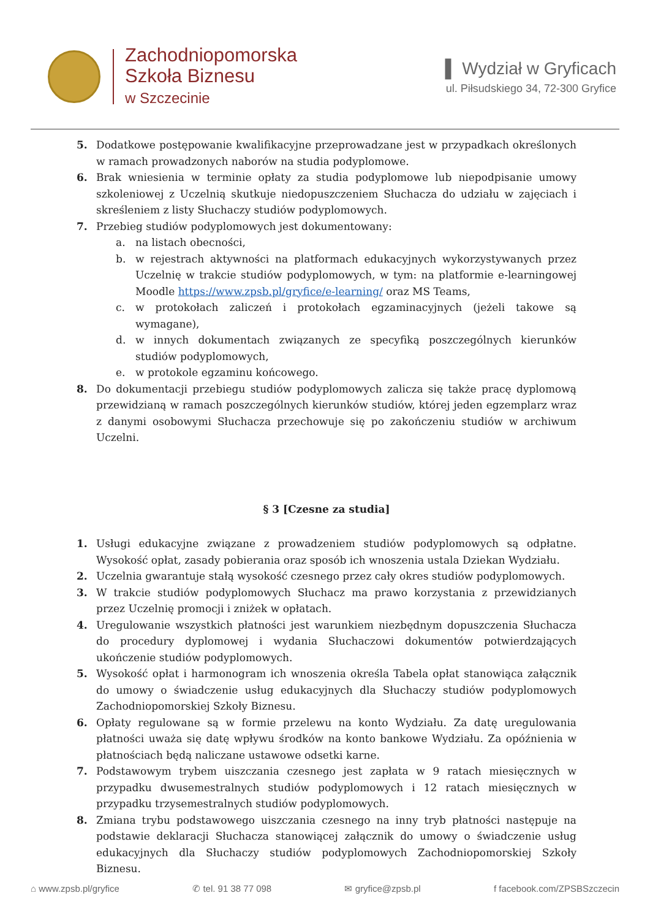Zachodniopomorska
Szkoła Biznesu
w Szczecinie
▌ Wydział w Gryficach
ul. Piłsudskiego 34, 72-300 Gryfice
5. Dodatkowe postępowanie kwalifikacyjne przeprowadzane jest w przypadkach określonych w ramach prowadzonych naborów na studia podyplomowe.
6. Brak wniesienia w terminie opłaty za studia podyplomowe lub niepodpisanie umowy szkoleniowej z Uczelnią skutkuje niedopuszczeniem Słuchacza do udziału w zajęciach i skreśleniem z listy Słuchaczy studiów podyplomowych.
7. Przebieg studiów podyplomowych jest dokumentowany:
a. na listach obecności,
b. w rejestrach aktywności na platformach edukacyjnych wykorzystywanych przez Uczelnię w trakcie studiów podyplomowych, w tym: na platformie e-learningowej Moodle https://www.zpsb.pl/gryfice/e-learning/ oraz MS Teams,
c. w protokołach zaliczeń i protokołach egzaminacyjnych (jeżeli takowe są wymagane),
d. w innych dokumentach związanych ze specyfiką poszczególnych kierunków studiów podyplomowych,
e. w protokole egzaminu końcowego.
8. Do dokumentacji przebiegu studiów podyplomowych zalicza się także pracę dyplomową przewidzianą w ramach poszczególnych kierunków studiów, której jeden egzemplarz wraz z danymi osobowymi Słuchacza przechowuje się po zakończeniu studiów w archiwum Uczelni.
§ 3 [Czesne za studia]
1. Usługi edukacyjne związane z prowadzeniem studiów podyplomowych są odpłatne. Wysokość opłat, zasady pobierania oraz sposób ich wnoszenia ustala Dziekan Wydziału.
2. Uczelnia gwarantuje stałą wysokość czesnego przez cały okres studiów podyplomowych.
3. W trakcie studiów podyplomowych Słuchacz ma prawo korzystania z przewidzianych przez Uczelnię promocji i zniżek w opłatach.
4. Uregulowanie wszystkich płatności jest warunkiem niezbędnym dopuszczenia Słuchacza do procedury dyplomowej i wydania Słuchaczowi dokumentów potwierdzających ukończenie studiów podyplomowych.
5. Wysokość opłat i harmonogram ich wnoszenia określa Tabela opłat stanowiąca załącznik do umowy o świadczenie usług edukacyjnych dla Słuchaczy studiów podyplomowych Zachodniopomorskiej Szkoły Biznesu.
6. Opłaty regulowane są w formie przelewu na konto Wydziału. Za datę uregulowania płatności uważa się datę wpływu środków na konto bankowe Wydziału. Za opóźnienia w płatnościach będą naliczane ustawowe odsetki karne.
7. Podstawowym trybem uiszczania czesnego jest zapłata w 9 ratach miesięcznych w przypadku dwusemestralnych studiów podyplomowych i 12 ratach miesięcznych w przypadku trzysemestralnych studiów podyplomowych.
8. Zmiana trybu podstawowego uiszczania czesnego na inny tryb płatności następuje na podstawie deklaracji Słuchacza stanowiącej załącznik do umowy o świadczenie usług edukacyjnych dla Słuchaczy studiów podyplomowych Zachodniopomorskiej Szkoły Biznesu.
⌂ www.zpsb.pl/gryfice ✆ tel. 91 38 77 098 ✉ gryfice@zpsb.pl f facebook.com/ZPSBSzczecin